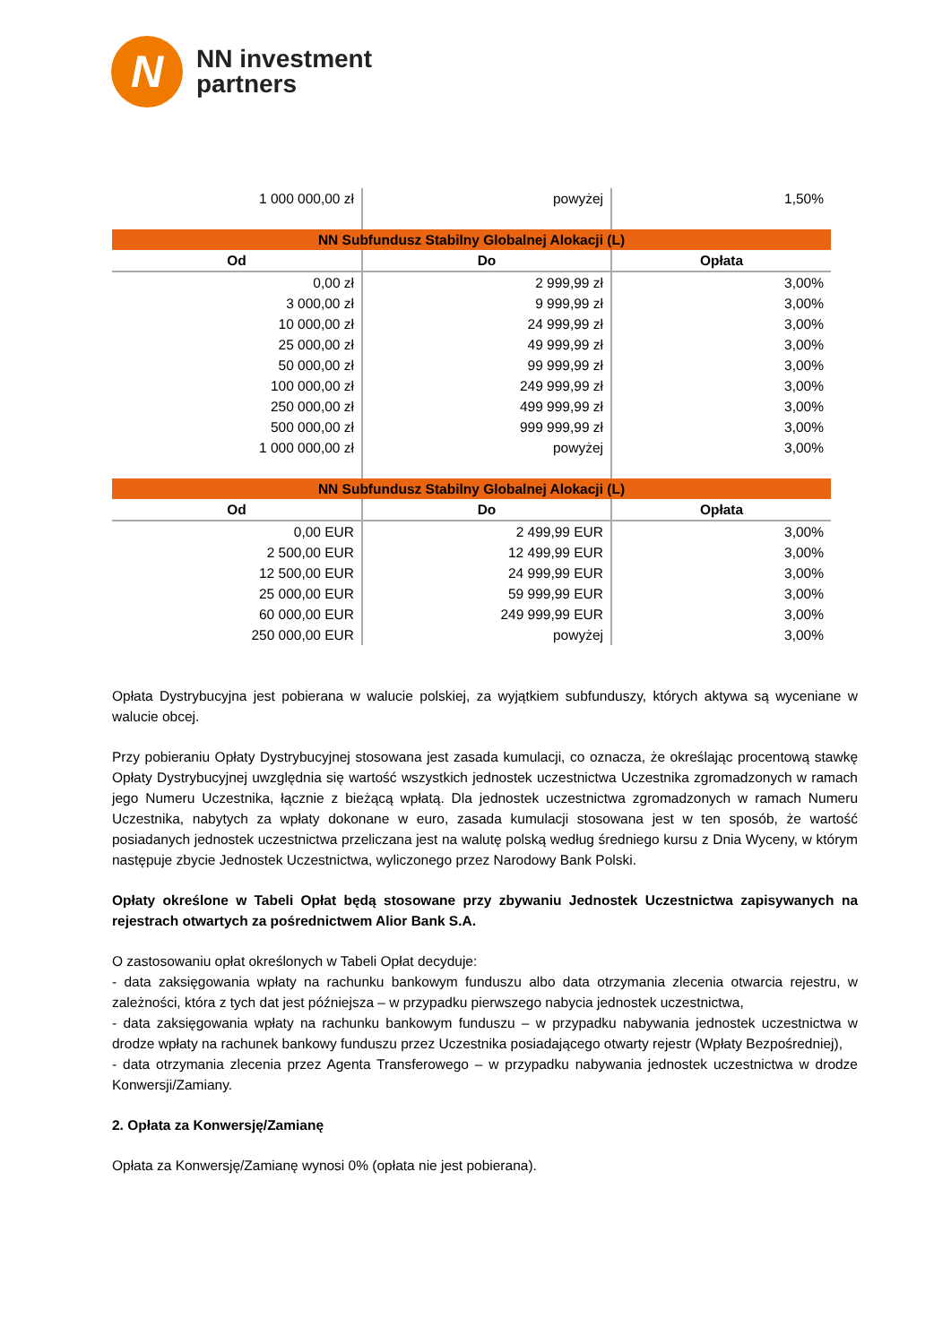N
NN investment
partners
| 1 000 000,00 zł | powyżej | 1,50% |
| NN Subfundusz Stabilny Globalnej Alokacji (L) | | |
| Od | Do | Opłata |
| 0,00 zł | 2 999,99 zł | 3,00% |
| 3 000,00 zł | 9 999,99 zł | 3,00% |
| 10 000,00 zł | 24 999,99 zł | 3,00% |
| 25 000,00 zł | 49 999,99 zł | 3,00% |
| 50 000,00 zł | 99 999,99 zł | 3,00% |
| 100 000,00 zł | 249 999,99 zł | 3,00% |
| 250 000,00 zł | 499 999,99 zł | 3,00% |
| 500 000,00 zł | 999 999,99 zł | 3,00% |
| 1 000 000,00 zł | powyżej | 3,00% |
| NN Subfundusz Stabilny Globalnej Alokacji (L) | | |
| Od | Do | Opłata |
| 0,00 EUR | 2 499,99 EUR | 3,00% |
| 2 500,00 EUR | 12 499,99 EUR | 3,00% |
| 12 500,00 EUR | 24 999,99 EUR | 3,00% |
| 25 000,00 EUR | 59 999,99 EUR | 3,00% |
| 60 000,00 EUR | 249 999,99 EUR | 3,00% |
| 250 000,00 EUR | powyżej | 3,00% |
Opłata Dystrybucyjna jest pobierana w walucie polskiej, za wyjątkiem subfunduszy, których aktywa są wyceniane w walucie obcej.
Przy pobieraniu Opłaty Dystrybucyjnej stosowana jest zasada kumulacji, co oznacza, że określając procentową stawkę Opłaty Dystrybucyjnej uwzględnia się wartość wszystkich jednostek uczestnictwa Uczestnika zgromadzonych w ramach jego Numeru Uczestnika, łącznie z bieżącą wpłatą. Dla jednostek uczestnictwa zgromadzonych w ramach Numeru Uczestnika, nabytych za wpłaty dokonane w euro, zasada kumulacji stosowana jest w ten sposób, że wartość posiadanych jednostek uczestnictwa przeliczana jest na walutę polską według średniego kursu z Dnia Wyceny, w którym następuje zbycie Jednostek Uczestnictwa, wyliczonego przez Narodowy Bank Polski.
Opłaty określone w Tabeli Opłat będą stosowane przy zbywaniu Jednostek Uczestnictwa zapisywanych na rejestrach otwartych za pośrednictwem Alior Bank S.A.
O zastosowaniu opłat określonych w Tabeli Opłat decyduje:
- data zaksięgowania wpłaty na rachunku bankowym funduszu albo data otrzymania zlecenia otwarcia rejestru, w zależności, która z tych dat jest późniejsza – w przypadku pierwszego nabycia jednostek uczestnictwa,
- data zaksięgowania wpłaty na rachunku bankowym funduszu – w przypadku nabywania jednostek uczestnictwa w drodze wpłaty na rachunek bankowy funduszu przez Uczestnika posiadającego otwarty rejestr (Wpłaty Bezpośredniej),
- data otrzymania zlecenia przez Agenta Transferowego – w przypadku nabywania jednostek uczestnictwa w drodze Konwersji/Zamiany.
2. Opłata za Konwersję/Zamianę
Opłata za Konwersję/Zamianę wynosi 0% (opłata nie jest pobierana).